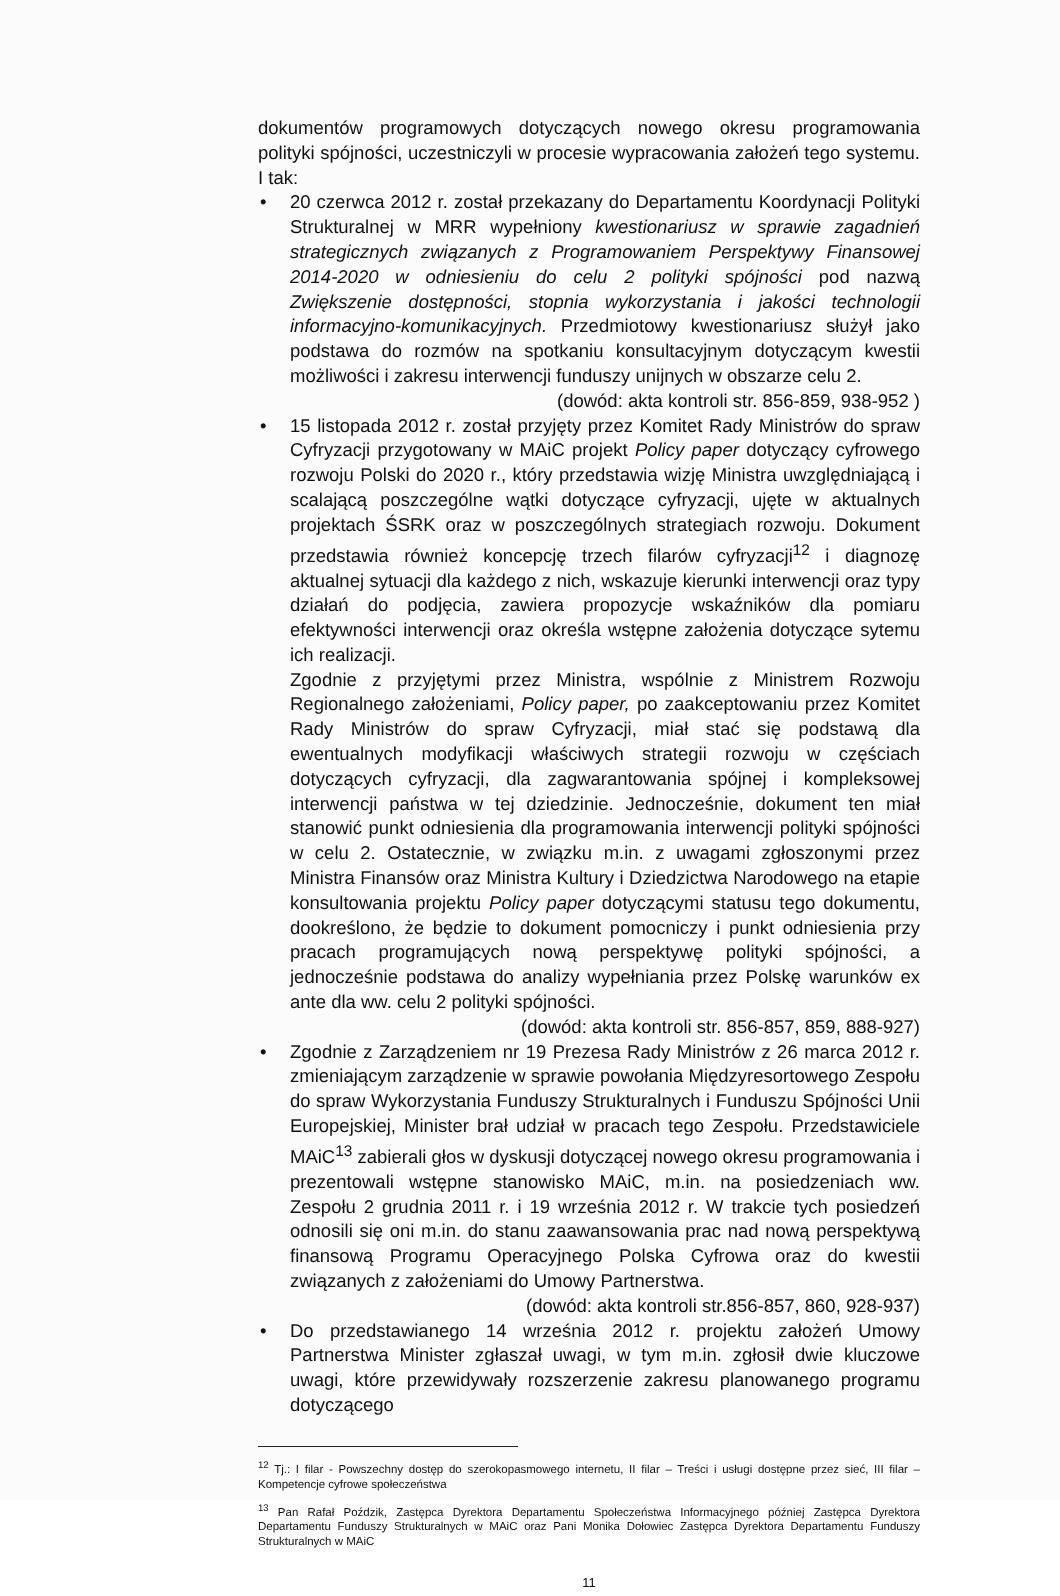dokumentów programowych dotyczących nowego okresu programowania polityki spójności, uczestniczyli w procesie wypracowania założeń tego systemu. I tak:
• 20 czerwca 2012 r. został przekazany do Departamentu Koordynacji Polityki Strukturalnej w MRR wypełniony kwestionariusz w sprawie zagadnień strategicznych związanych z Programowaniem Perspektywy Finansowej 2014-2020 w odniesieniu do celu 2 polityki spójności pod nazwą Zwiększenie dostępności, stopnia wykorzystania i jakości technologii informacyjno-komunikacyjnych. Przedmiotowy kwestionariusz służył jako podstawa do rozmów na spotkaniu konsultacyjnym dotyczącym kwestii możliwości i zakresu interwencji funduszy unijnych w obszarze celu 2.
(dowód: akta kontroli str. 856-859, 938-952 )
• 15 listopada 2012 r. został przyjęty przez Komitet Rady Ministrów do spraw Cyfryzacji przygotowany w MAiC projekt Policy paper dotyczący cyfrowego rozwoju Polski do 2020 r., który przedstawia wizję Ministra uwzględniającą i scalającą poszczególne wątki dotyczące cyfryzacji, ujęte w aktualnych projektach ŚSRK oraz w poszczególnych strategiach rozwoju. Dokument przedstawia również koncepcję trzech filarów cyfryzacji<sup>12</sup> i diagnozę aktualnej sytuacji dla każdego z nich, wskazuje kierunki interwencji oraz typy działań do podjęcia, zawiera propozycje wskaźników dla pomiaru efektywności interwencji oraz określa wstępne założenia dotyczące sytemu ich realizacji.
Zgodnie z przyjętymi przez Ministra, wspólnie z Ministrem Rozwoju Regionalnego założeniami, Policy paper, po zaakceptowaniu przez Komitet Rady Ministrów do spraw Cyfryzacji, miał stać się podstawą dla ewentualnych modyfikacji właściwych strategii rozwoju w częściach dotyczących cyfryzacji, dla zagwarantowania spójnej i kompleksowej interwencji państwa w tej dziedzinie. Jednocześnie, dokument ten miał stanowić punkt odniesienia dla programowania interwencji polityki spójności w celu 2. Ostatecznie, w związku m.in. z uwagami zgłoszonymi przez Ministra Finansów oraz Ministra Kultury i Dziedzictwa Narodowego na etapie konsultowania projektu Policy paper dotyczącymi statusu tego dokumentu, dookreślono, że będzie to dokument pomocniczy i punkt odniesienia przy pracach programujących nową perspektywę polityki spójności, a jednocześnie podstawa do analizy wypełniania przez Polskę warunków ex ante dla ww. celu 2 polityki spójności.
(dowód: akta kontroli str. 856-857, 859, 888-927)
• Zgodnie z Zarządzeniem nr 19 Prezesa Rady Ministrów z 26 marca 2012 r. zmieniającym zarządzenie w sprawie powołania Międzyresortowego Zespołu do spraw Wykorzystania Funduszy Strukturalnych i Funduszu Spójności Unii Europejskiej, Minister brał udział w pracach tego Zespołu. Przedstawiciele MAiC<sup>13</sup> zabierali głos w dyskusji dotyczącej nowego okresu programowania i prezentowali wstępne stanowisko MAiC, m.in. na posiedzeniach ww. Zespołu 2 grudnia 2011 r. i 19 września 2012 r. W trakcie tych posiedzeń odnosili się oni m.in. do stanu zaawansowania prac nad nową perspektywą finansową Programu Operacyjnego Polska Cyfrowa oraz do kwestii związanych z założeniami do Umowy Partnerstwa.
(dowód: akta kontroli str.856-857, 860, 928-937)
• Do przedstawianego 14 września 2012 r. projektu założeń Umowy Partnerstwa Minister zgłaszał uwagi, w tym m.in. zgłosił dwie kluczowe uwagi, które przewidywały rozszerzenie zakresu planowanego programu dotyczącego
<sup>12</sup> Tj.: I filar - Powszechny dostęp do szerokopasmowego internetu, II filar – Treści i usługi dostępne przez sieć, III filar – Kompetencje cyfrowe społeczeństwa
<sup>13</sup> Pan Rafał Poździk, Zastępca Dyrektora Departamentu Społeczeństwa Informacyjnego później Zastępca Dyrektora Departamentu Funduszy Strukturalnych w MAiC oraz Pani Monika Dołowiec Zastępca Dyrektora Departamentu Funduszy Strukturalnych w MAiC
11